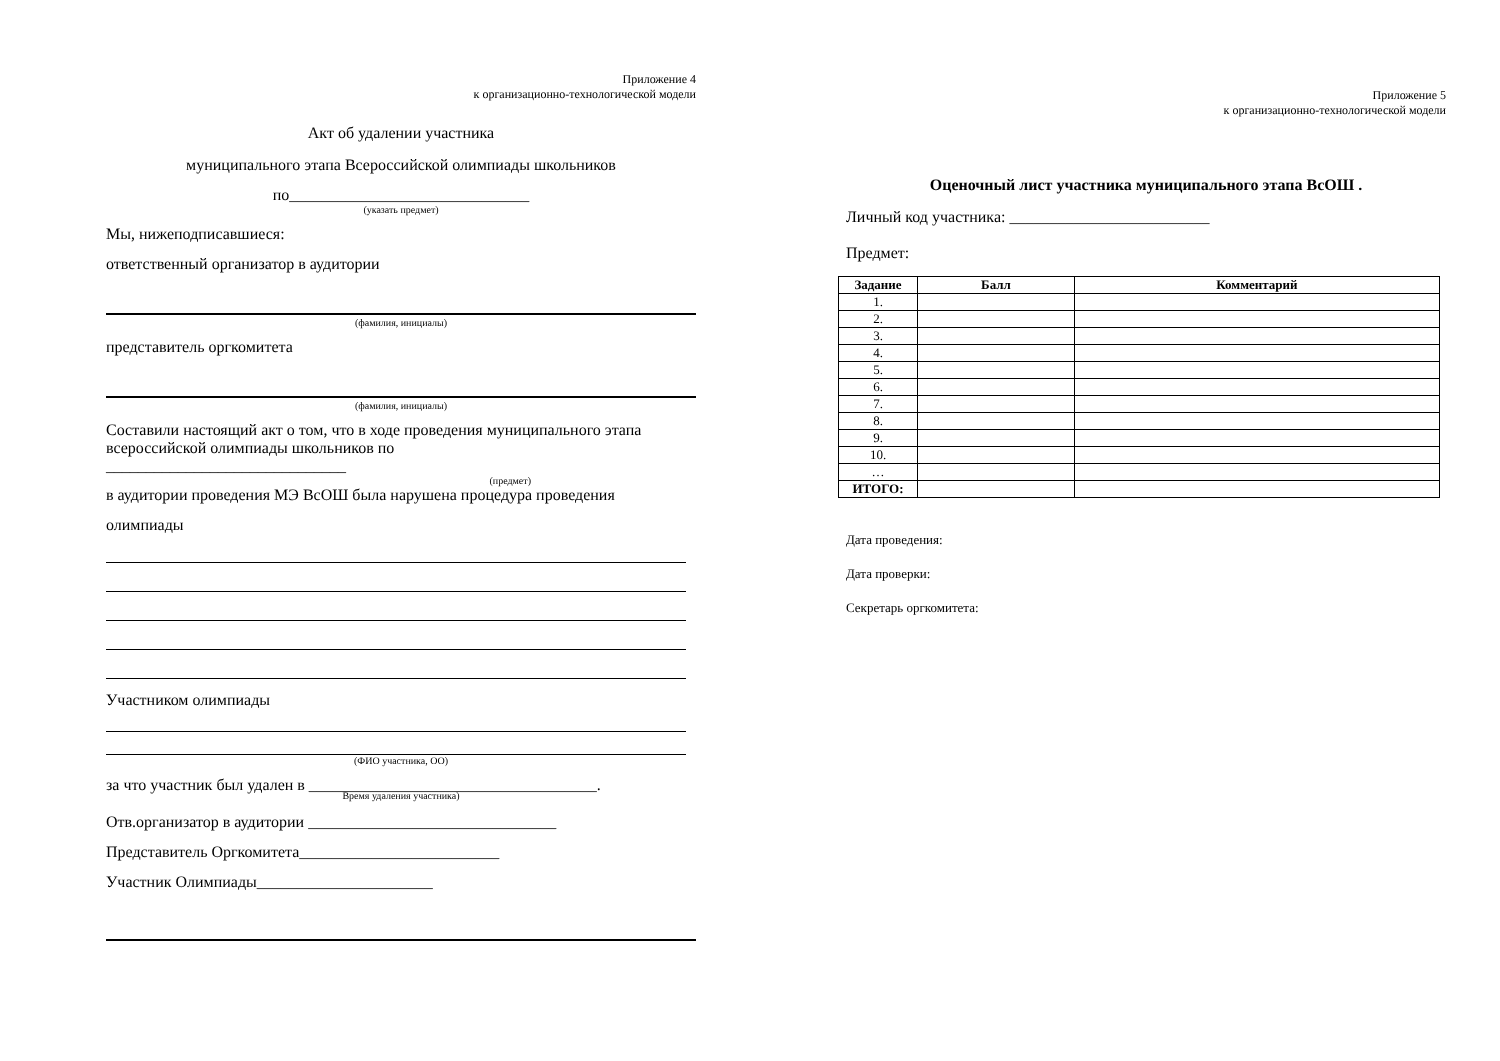Приложение 4
к организационно-технологической модели
Акт об удалении участника
муниципального этапа Всероссийской олимпиады школьников
по______________________________
(указать предмет)
Мы, нижеподписавшиеся:
ответственный организатор в аудитории
(фамилия, инициалы)
представитель оргкомитета
(фамилия, инициалы)
Составили настоящий акт о том, что в ходе проведения муниципального этапа всероссийской олимпиады школьников по
______________________________
(предмет)
в аудитории проведения МЭ ВсОШ была нарушена процедура проведения
олимпиады
Участником олимпиады
(ФИО участника, ОО)
за что участник был удален в ____________________________________.
Время удаления участника)
Отв.организатор в аудитории _______________________________
Представитель Оргкомитета_________________________
Участник Олимпиады______________________
Приложение 5
к организационно-технологической модели
Оценочный лист участника муниципального этапа ВсОШ .
Личный код участника: _________________________
Предмет:
| Задание | Балл | Комментарий |
| --- | --- | --- |
| 1. | | |
| 2. | | |
| 3. | | |
| 4. | | |
| 5. | | |
| 6. | | |
| 7. | | |
| 8. | | |
| 9. | | |
| 10. | | |
| … | | |
| ИТОГО: | | |
Дата проведения:
Дата проверки:
Секретарь оргкомитета: